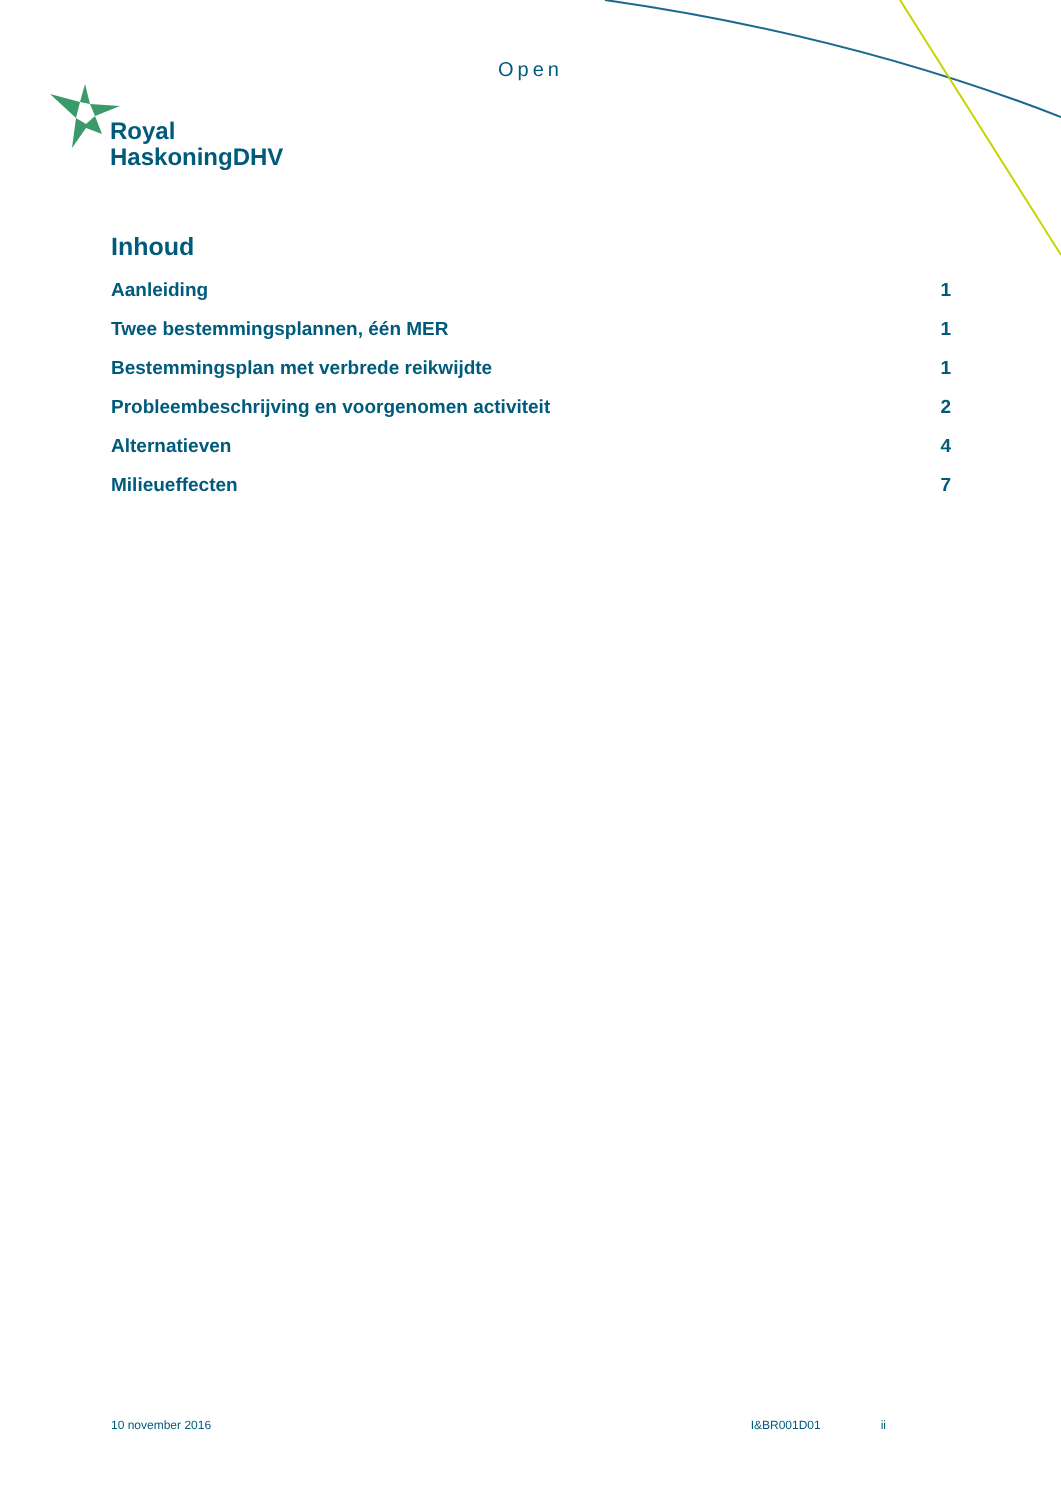Open
Royal
HaskoningDHV
Inhoud
Aanleiding 1
Twee bestemmingsplannen, één MER 1
Bestemmingsplan met verbrede reikwijdte 1
Probleembeschrijving en voorgenomen activiteit 2
Alternatieven 4
Milieueffecten 7
10 november 2016 I&BR001D01 ii